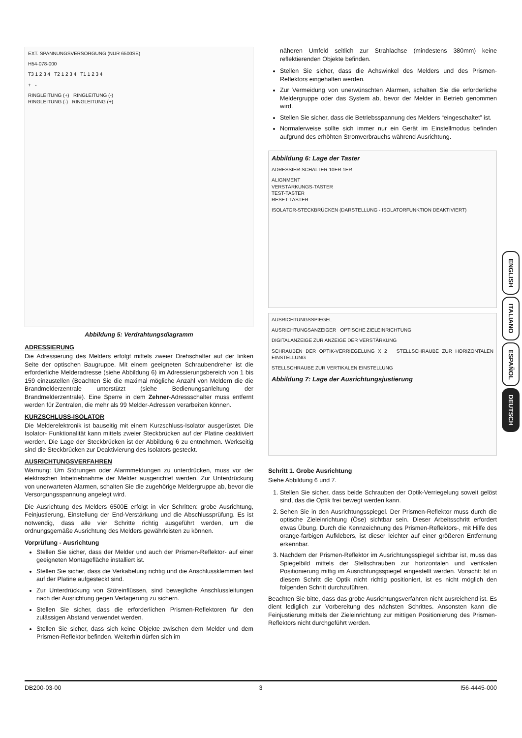EXT. SPANNUNGSVERSORGUNG (NUR 6500SE)
H54-078-000
T3 1 2 3 4 T2 1 2 3 4 T1 1 2 3 4
+ -
RINGLEITUNG (+) RINGLEITUNG (-)
RINGLEITUNG (-) RINGLEITUNG (+)
Abbildung 5: Verdrahtungsdiagramm
ADRESSIERUNG
Die Adressierung des Melders erfolgt mittels zweier Drehschalter auf der linken Seite der optischen Baugruppe. Mit einem geeigneten Schraubendreher ist die erforderliche Melderadresse (siehe Abbildung 6) im Adressierungsbereich von 1 bis 159 einzustellen (Beachten Sie die maximal mögliche Anzahl von Meldern die die Brandmelderzentrale unterstützt (siehe Bedienungsanleitung der Brandmelderzentrale). Eine Sperre in dem Zehner-Adressschalter muss entfernt werden für Zentralen, die mehr als 99 Melder-Adressen verarbeiten können.
KURZSCHLUSS-ISOLATOR
Die Melderelektronik ist bauseitig mit einem Kurzschluss-Isolator ausgerüstet. Die Isolator- Funktionalität kann mittels zweier Steckbrücken auf der Platine deaktiviert werden. Die Lage der Steckbrücken ist der Abbildung 6 zu entnehmen. Werkseitig sind die Steckbrücken zur Deaktivierung des Isolators gesteckt.
AUSRICHTUNGSVERFAHREN
Warnung: Um Störungen oder Alarmmeldungen zu unterdrücken, muss vor der elektrischen Inbetriebnahme der Melder ausgerichtet werden. Zur Unterdrückung von unerwarteten Alarmen, schalten Sie die zugehörige Meldergruppe ab, bevor die Versorgungsspannung angelegt wird.
Die Ausrichtung des Melders 6500E erfolgt in vier Schritten: grobe Ausrichtung, Feinjustierung, Einstellung der End-Verstärkung und die Abschlussprüfung. Es ist notwendig, dass alle vier Schritte richtig ausgeführt werden, um die ordnungsgemäße Ausrichtung des Melders gewährleisten zu können.
Vorprüfung - Ausrichtung
Stellen Sie sicher, dass der Melder und auch der Prismen-Reflektor- auf einer geeigneten Montagefläche installiert ist.
Stellen Sie sicher, dass die Verkabelung richtig und die Anschlussklemmen fest auf der Platine aufgesteckt sind.
Zur Unterdrückung von Störeinflüssen, sind bewegliche Anschlussleitungen nach der Ausrichtung gegen Verlagerung zu sichern.
Stellen Sie sicher, dass die erforderlichen Prismen-Reflektoren für den zulässigen Abstand verwendet werden.
Stellen Sie sicher, dass sich keine Objekte zwischen dem Melder und dem Prismen-Reflektor befinden. Weiterhin dürfen sich im
näheren Umfeld seitlich zur Strahlachse (mindestens 380mm) keine reflektierenden Objekte befinden.
Stellen Sie sicher, dass die Achswinkel des Melders und des Prismen-Reflektors eingehalten werden.
Zur Vermeidung von unerwünschten Alarmen, schalten Sie die erforderliche Meldergruppe oder das System ab, bevor der Melder in Betrieb genommen wird.
Stellen Sie sicher, dass die Betriebsspannung des Melders “eingeschaltet” ist.
Normalerweise sollte sich immer nur ein Gerät im Einstellmodus befinden aufgrund des erhöhten Stromverbrauchs während Ausrichtung.
Abbildung 6: Lage der Taster
ADRESSIER-SCHALTER 10ER 1ER
ALIGNMENT
VERSTÄRKUNGS-TASTER
TEST-TASTER
RESET-TASTER
ISOLATOR-STECKBRÜCKEN (DARSTELLUNG - ISOLATORFUNKTION DEAKTIVIERT)
AUSRICHTUNGSSPIEGEL
AUSRICHTUNGSANZEIGER OPTISCHE ZIELEINRICHTUNG
DIGITALANZEIGE ZUR ANZEIGE DER VERSTÄRKUNG
SCHRAUBEN DER OPTIK-VERRIEGELUNG X 2 STELLSCHRAUBE ZUR HORIZONTALEN EINSTELLUNG
STELLSCHRAUBE ZUR VERTIKALEN EINSTELLUNG
Abbildung 7: Lage der Ausrichtungsjustierung
Schritt 1. Grobe Ausrichtung
Siehe Abbildung 6 und 7.
1. Stellen Sie sicher, dass beide Schrauben der Optik-Verriegelung soweit gelöst sind, das die Optik frei bewegt werden kann.
2. Sehen Sie in den Ausrichtungsspiegel. Der Prismen-Reflektor muss durch die optische Zieleinrichtung (Öse) sichtbar sein. Dieser Arbeitsschritt erfordert etwas Übung. Durch die Kennzeichnung des Prismen-Reflektors-, mit Hilfe des orange-farbigen Aufklebers, ist dieser leichter auf einer größeren Entfernung erkennbar.
3. Nachdem der Prismen-Reflektor im Ausrichtungsspiegel sichtbar ist, muss das Spiegelbild mittels der Stellschrauben zur horizontalen und vertikalen Positionierung mittig im Ausrichtungsspiegel eingestellt werden. Vorsicht: Ist in diesem Schritt die Optik nicht richtig positioniert, ist es nicht möglich den folgenden Schritt durchzuführen.
Beachten Sie bitte, dass das grobe Ausrichtungsverfahren nicht ausreichend ist. Es dient lediglich zur Vorbereitung des nächsten Schrittes. Ansonsten kann die Feinjustierung mittels der Zieleinrichtung zur mittigen Positionierung des Prismen-Reflektors nicht durchgeführt werden.
ENGLISH
ITALIANO
ESPAÑOL
DEUTSCH
DB200-03-00 3 I56-4445-000